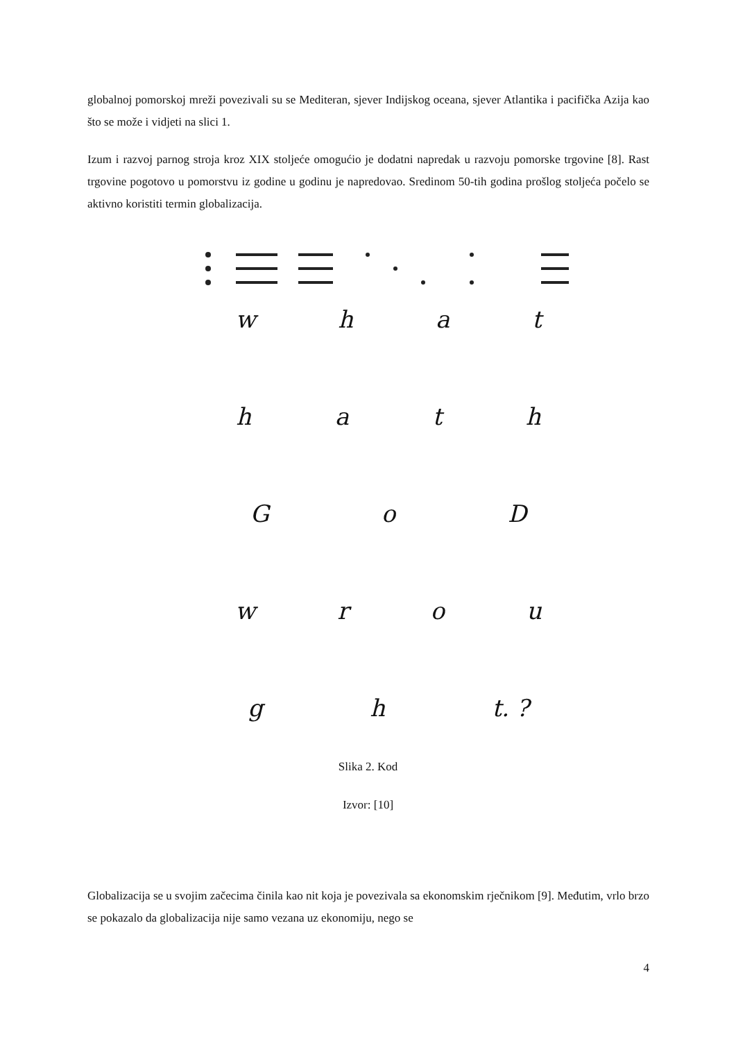globalnoj pomorskoj mreži povezivali su se Mediteran, sjever Indijskog oceana, sjever Atlantika i pacifička Azija kao što se može i vidjeti na slici 1.
Izum i razvoj parnog stroja kroz XIX stoljeće omogućio je dodatni napredak u razvoju pomorske trgovine [8]. Rast trgovine pogotovo u pomorstvu iz godine u godinu je napredovao. Sredinom 50-tih godina prošlog stoljeća počelo se aktivno koristiti termin globalizacija.
what
hath
GoD
wrou
gh t. ?
Slika 2. Kod
Izvor: [10]
Globalizacija se u svojim začecima činila kao nit koja je povezivala sa ekonomskim rječnikom [9]. Međutim, vrlo brzo se pokazalo da globalizacija nije samo vezana uz ekonomiju, nego se
4